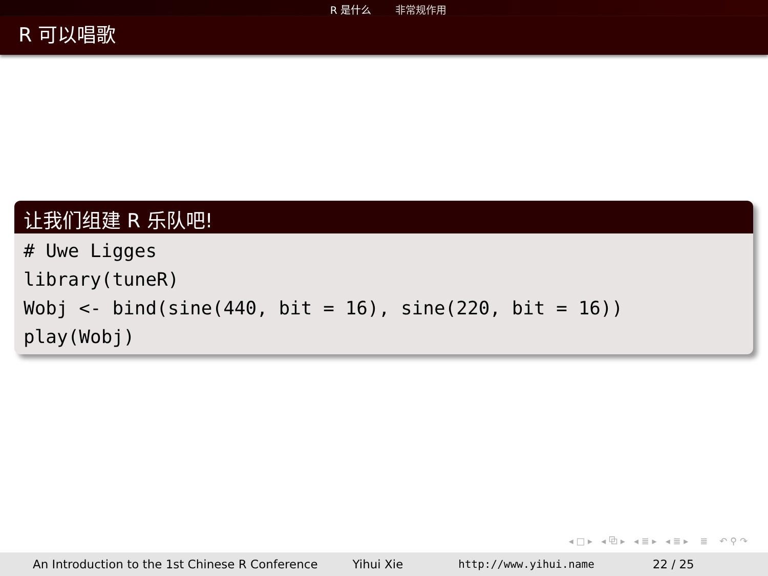R 是什么 非常规作用
R 可以唱歌
让我们组建 R 乐队吧!
# Uwe Ligges library(tuneR) Wobj <- bind(sine(440, bit = 16), sine(220, bit = 16)) play(Wobj)
◂ □ ▸ ◂ ⧉ ▸ ◂ ≣ ▸ ◂ ≣ ▸ ≣ ↶ ⚲ ↷
An Introduction to the 1st Chinese R Conference Yihui Xie http://www.yihui.name 22 / 25